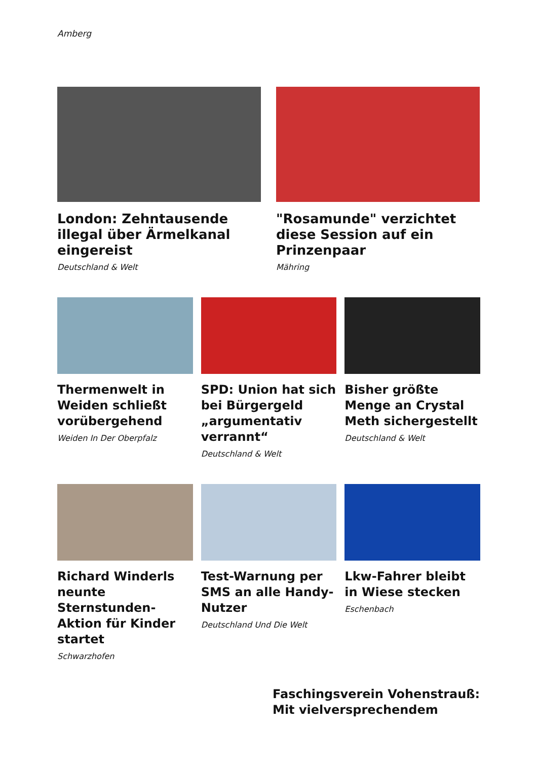Amberg
London: Zehntausende illegal über Ärmelkanal eingereist
Deutschland & Welt
"Rosamunde" verzichtet diese Session auf ein Prinzenpaar
Mähring
Thermenwelt in Weiden schließt vorübergehend
Weiden In Der Oberpfalz
SPD: Union hat sich bei Bürgergeld „argumentativ verrannt“
Deutschland & Welt
Bisher größte Menge an Crystal Meth sichergestellt
Deutschland & Welt
Richard Winderls neunte Sternstunden-Aktion für Kinder startet
Schwarzhofen
Test-Warnung per SMS an alle Handy-Nutzer
Deutschland Und Die Welt
Lkw-Fahrer bleibt in Wiese stecken
Eschenbach
Faschingsverein Vohenstrauß: Mit vielversprechendem